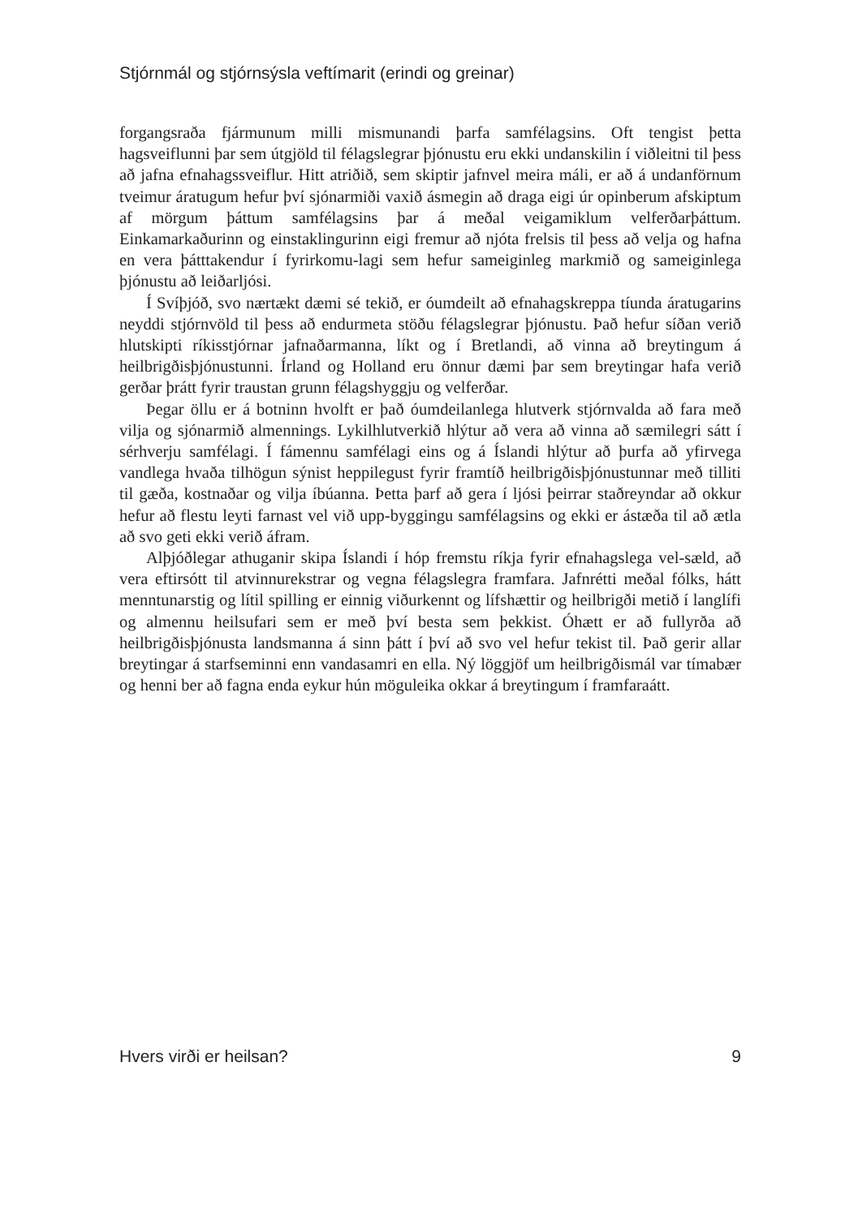Stjórnmál og stjórnsýsla veftímarit (erindi og greinar)
forgangsraða fjármunum milli mismunandi þarfa samfélagsins. Oft tengist þetta hagsveiflunni þar sem útgjöld til félagslegrar þjónustu eru ekki undanskilin í viðleitni til þess að jafna efnahagssveiflur. Hitt atriðið, sem skiptir jafnvel meira máli, er að á undanförnum tveimur áratugum hefur því sjónarmiði vaxið ásmegin að draga eigi úr opinberum afskiptum af mörgum þáttum samfélagsins þar á meðal veigamiklum velferðarþáttum. Einkamarkaðurinn og einstaklingurinn eigi fremur að njóta frelsis til þess að velja og hafna en vera þátttakendur í fyrirkomu-lagi sem hefur sameiginleg markmið og sameiginlega þjónustu að leiðarljósi.
Í Svíþjóð, svo nærtækt dæmi sé tekið, er óumdeilt að efnahagskreppa tíunda áratugarins neyddi stjórnvöld til þess að endurmeta stöðu félagslegrar þjónustu. Það hefur síðan verið hlutskipti ríkisstjórnar jafnaðarmanna, líkt og í Bretlandi, að vinna að breytingum á heilbrigðisþjónustunni. Írland og Holland eru önnur dæmi þar sem breytingar hafa verið gerðar þrátt fyrir traustan grunn félagshyggju og velferðar.
Þegar öllu er á botninn hvolft er það óumdeilanlega hlutverk stjórnvalda að fara með vilja og sjónarmið almennings. Lykilhlutverkið hlýtur að vera að vinna að sæmilegri sátt í sérhverju samfélagi. Í fámennu samfélagi eins og á Íslandi hlýtur að þurfa að yfirvega vandlega hvaða tilhögun sýnist heppilegust fyrir framtíð heilbrigðisþjónustunnar með tilliti til gæða, kostnaðar og vilja íbúanna. Þetta þarf að gera í ljósi þeirrar staðreyndar að okkur hefur að flestu leyti farnast vel við upp-byggingu samfélagsins og ekki er ástæða til að ætla að svo geti ekki verið áfram.
Alþjóðlegar athuganir skipa Íslandi í hóp fremstu ríkja fyrir efnahagslega vel-sæld, að vera eftirsótt til atvinnurekstrar og vegna félagslegra framfara. Jafnrétti meðal fólks, hátt menntunarstig og lítil spilling er einnig viðurkennt og lífshættir og heilbrigði metið í langlífi og almennu heilsufari sem er með því besta sem þekkist. Óhætt er að fullyrða að heilbrigðisþjónusta landsmanna á sinn þátt í því að svo vel hefur tekist til. Það gerir allar breytingar á starfseminni enn vandasamri en ella. Ný löggjöf um heilbrigðismál var tímabær og henni ber að fagna enda eykur hún möguleika okkar á breytingum í framfaraátt.
Hvers virði er heilsan? 9